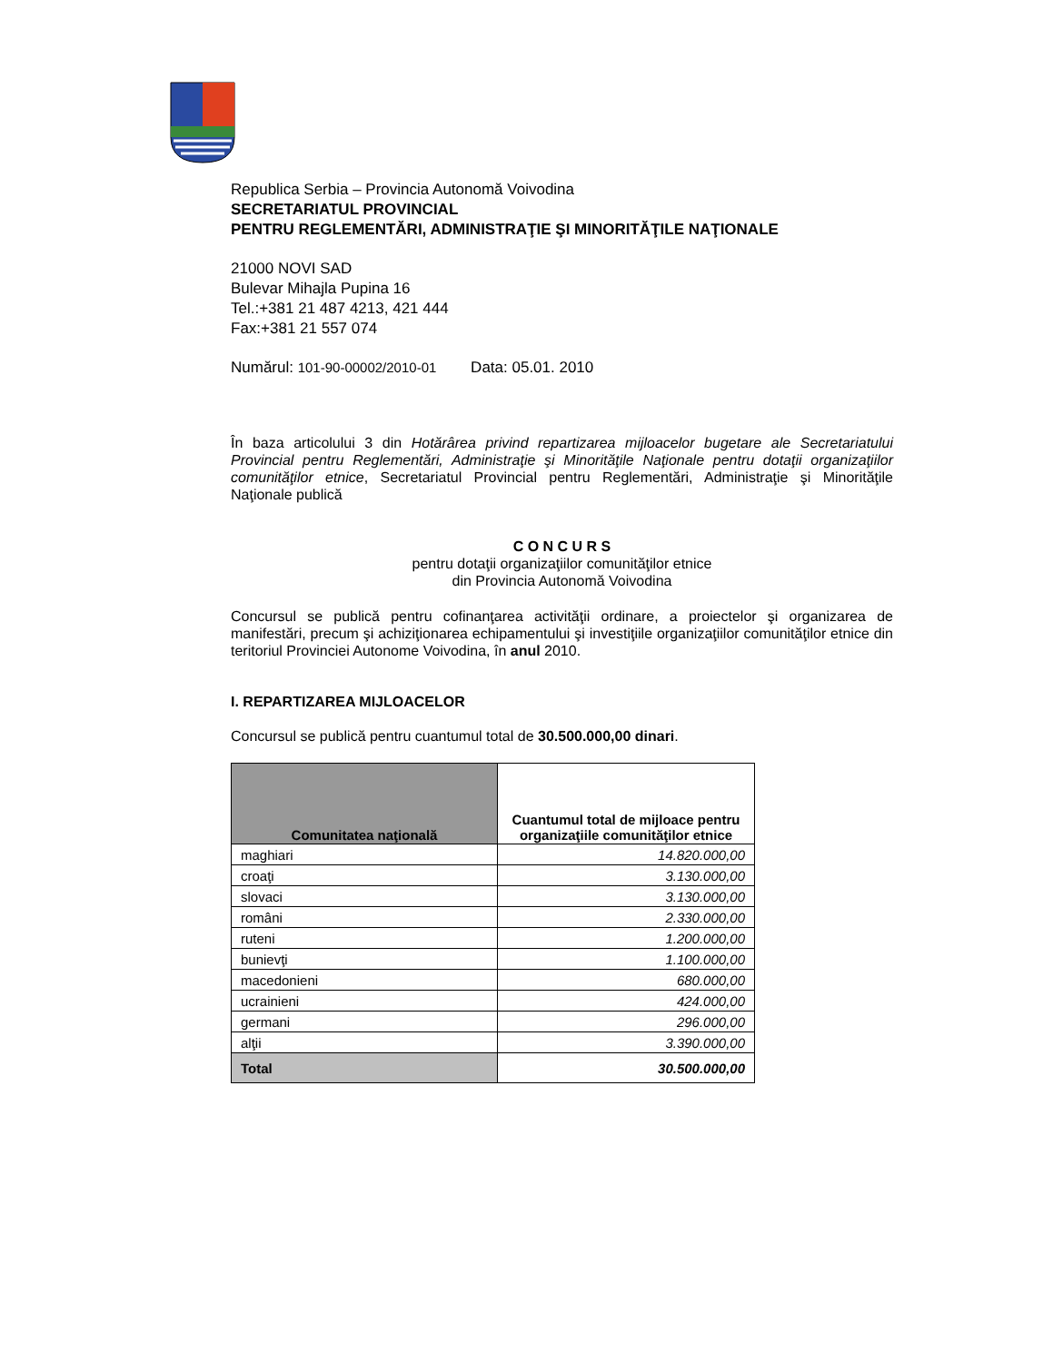Republica Serbia – Provincia Autonomă Voivodina
SECRETARIATUL PROVINCIAL
PENTRU REGLEMENTĂRI, ADMINISTRAŢIE ŞI MINORITĂŢILE NAŢIONALE
21000 NOVI SAD
Bulevar Mihajla Pupina 16
Tel.:+381 21 487 4213, 421 444
Fax:+381 21 557 074
Numărul: 101-90-00002/2010-01 Data: 05.01. 2010
În baza articolului 3 din Hotărârea privind repartizarea mijloacelor bugetare ale Secretariatului Provincial pentru Reglementări, Administraţie şi Minorităţile Naţionale pentru dotaţii organizaţiilor comunităţilor etnice, Secretariatul Provincial pentru Reglementări, Administraţie şi Minorităţile Naţionale publică
C O N C U R S
pentru dotaţii organizaţiilor comunităţilor etnice
din Provincia Autonomă Voivodina
Concursul se publică pentru cofinanţarea activităţii ordinare, a proiectelor şi organizarea de manifestări, precum şi achiziţionarea echipamentului şi investiţiile organizaţiilor comunităţilor etnice din teritoriul Provinciei Autonome Voivodina, în anul 2010.
I. REPARTIZAREA MIJLOACELOR
Concursul se publică pentru cuantumul total de 30.500.000,00 dinari.
| Comunitatea naţională | Cuantumul total de mijloace pentru organizaţiile comunităţilor etnice |
| --- | --- |
| maghiari | 14.820.000,00 |
| croaţi | 3.130.000,00 |
| slovaci | 3.130.000,00 |
| români | 2.330.000,00 |
| ruteni | 1.200.000,00 |
| bunievţi | 1.100.000,00 |
| macedonieni | 680.000,00 |
| ucrainieni | 424.000,00 |
| germani | 296.000,00 |
| alţii | 3.390.000,00 |
| Total | 30.500.000,00 |